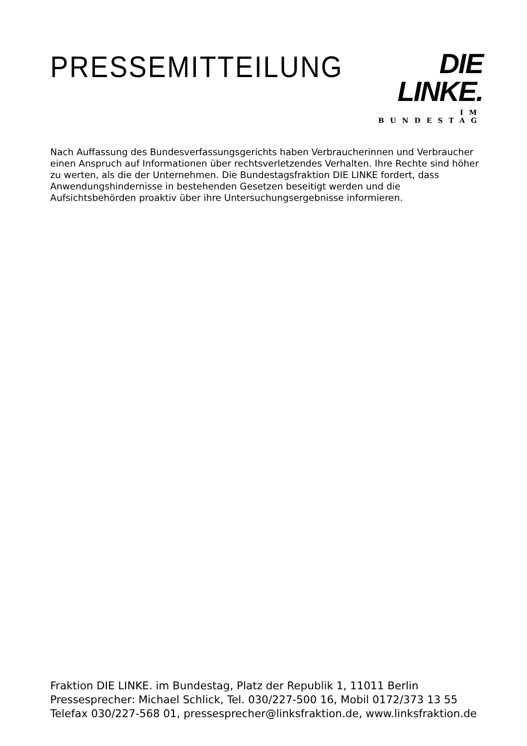PRESSEMITTEILUNG
DIE LINKE.
IM BUNDESTAG
Nach Auffassung des Bundesverfassungsgerichts haben Verbraucherinnen und Verbraucher einen Anspruch auf Informationen über rechtsverletzendes Verhalten. Ihre Rechte sind höher zu werten, als die der Unternehmen. Die Bundestagsfraktion DIE LINKE fordert, dass Anwendungshindernisse in bestehenden Gesetzen beseitigt werden und die Aufsichtsbehörden proaktiv über ihre Untersuchungsergebnisse informieren.
Fraktion DIE LINKE. im Bundestag, Platz der Republik 1, 11011 Berlin
Pressesprecher: Michael Schlick, Tel. 030/227-500 16, Mobil 0172/373 13 55
Telefax 030/227-568 01, pressesprecher@linksfraktion.de, www.linksfraktion.de